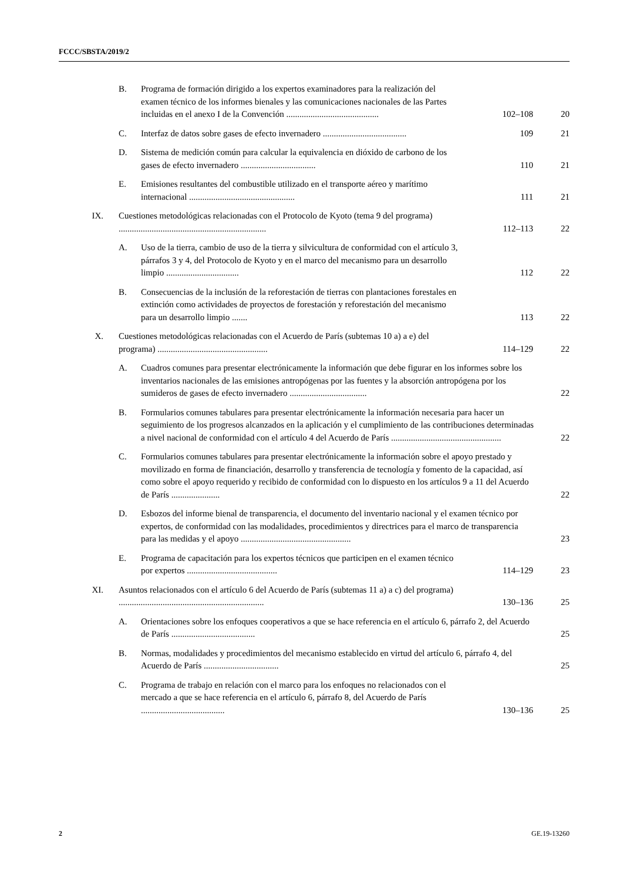FCCC/SBSTA/2019/2
| | B. | Programa de formación dirigido a los expertos examinadores para la realización del examen técnico de los informes bienales y las comunicaciones nacionales de las Partes incluidas en el anexo I de la Convención .......................................... | 102–108 | 20 |
| | C. | Interfaz de datos sobre gases de efecto invernadero ...................................... | 109 | 21 |
| | D. | Sistema de medición común para calcular la equivalencia en dióxido de carbono de los gases de efecto invernadero .................................. | 110 | 21 |
| | E. | Emisiones resultantes del combustible utilizado en el transporte aéreo y marítimo internacional ................................................ | 111 | 21 |
| IX. | Cuestiones metodológicas relacionadas con el Protocolo de Kyoto (tema 9 del programa) ................................................................... | | 112–113 | 22 |
| | A. | Uso de la tierra, cambio de uso de la tierra y silvicultura de conformidad con el artículo 3, párrafos 3 y 4, del Protocolo de Kyoto y en el marco del mecanismo para un desarrollo limpio ................................. | 112 | 22 |
| | B. | Consecuencias de la inclusión de la reforestación de tierras con plantaciones forestales en extinción como actividades de proyectos de forestación y reforestación del mecanismo para un desarrollo limpio ....... | 113 | 22 |
| X. | Cuestiones metodológicas relacionadas con el Acuerdo de París (subtemas 10 a) a e) del programa) .................................................. | | 114–129 | 22 |
| | A. | Cuadros comunes para presentar electrónicamente la información que debe figurar en los informes sobre los inventarios nacionales de las emisiones antropógenas por las fuentes y la absorción antropógena por los sumideros de gases de efecto invernadero ................................... | | 22 |
| | B. | Formularios comunes tabulares para presentar electrónicamente la información necesaria para hacer un seguimiento de los progresos alcanzados en la aplicación y el cumplimiento de las contribuciones determinadas a nivel nacional de conformidad con el artículo 4 del Acuerdo de París .................................................. | | 22 |
| | C. | Formularios comunes tabulares para presentar electrónicamente la información sobre el apoyo prestado y movilizado en forma de financiación, desarrollo y transferencia de tecnología y fomento de la capacidad, así como sobre el apoyo requerido y recibido de conformidad con lo dispuesto en los artículos 9 a 11 del Acuerdo de París ...................... | | 22 |
| | D. | Esbozos del informe bienal de transparencia, el documento del inventario nacional y el examen técnico por expertos, de conformidad con las modalidades, procedimientos y directrices para el marco de transparencia para las medidas y el apoyo .................................................. | | 23 |
| | E. | Programa de capacitación para los expertos técnicos que participen en el examen técnico por expertos ......................................... | 114–129 | 23 |
| XI. | Asuntos relacionados con el artículo 6 del Acuerdo de París (subtemas 11 a) a c) del programa) .................................................................. | | 130–136 | 25 |
| | A. | Orientaciones sobre los enfoques cooperativos a que se hace referencia en el artículo 6, párrafo 2, del Acuerdo de París ...................................... | | 25 |
| | B. | Normas, modalidades y procedimientos del mecanismo establecido en virtud del artículo 6, párrafo 4, del Acuerdo de París .................................. | | 25 |
| | C. | Programa de trabajo en relación con el marco para los enfoques no relacionados con el mercado a que se hace referencia en el artículo 6, párrafo 8, del Acuerdo de París ...................................... | 130–136 | 25 |
2 GE.19-13260